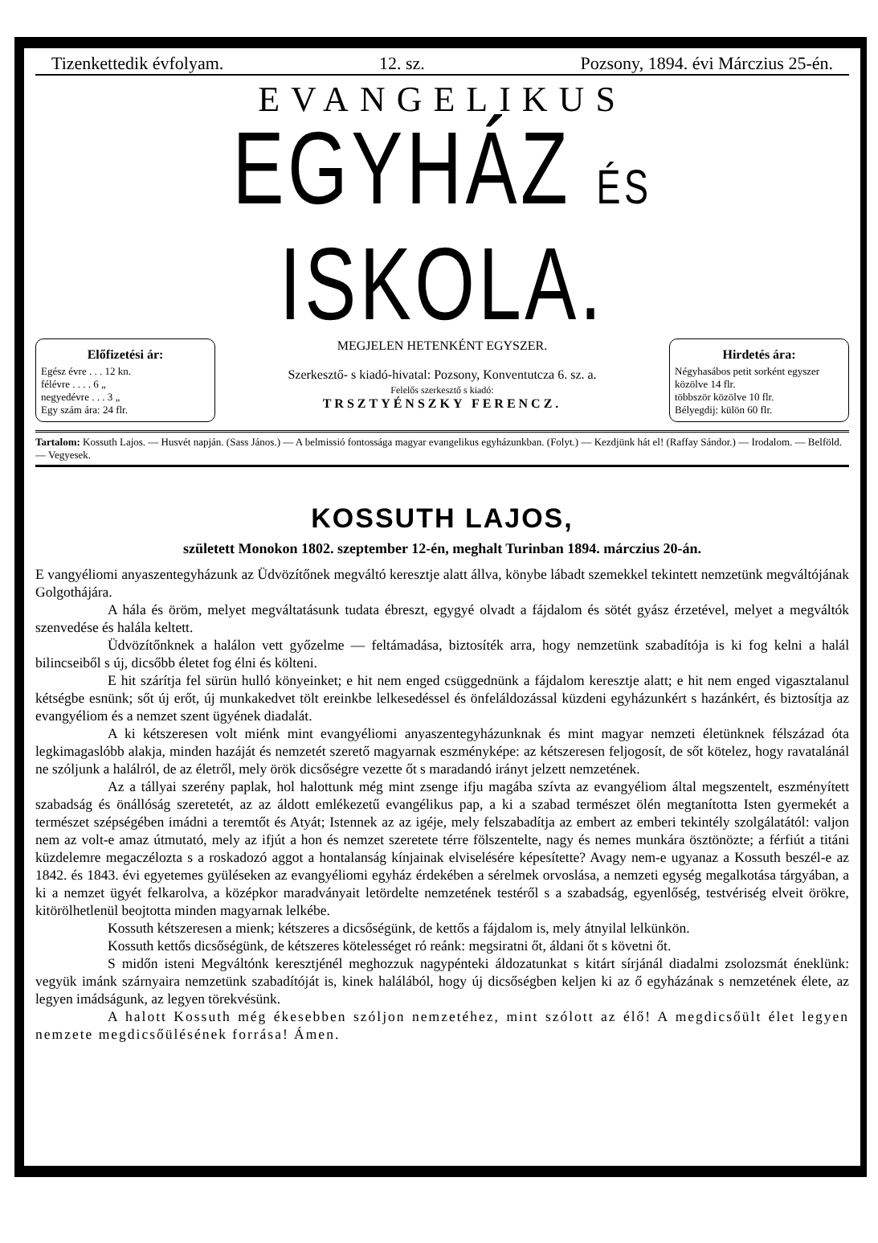Tizenkettedik évfolyam. 12. sz. Pozsony, 1894. évi Márczius 25-én.
EVANGELIKUS
EGYHÁZ ÉS ISKOLA.
Előfizetési ár:
Egész évre . . . 12 kn.
félévre . . . . 6 „
negyedévre . . . 3 „
Egy szám ára: 24 flr.
MEGJELEN HETENKÉNT EGYSZER.
Szerkesztő- s kiadó-hivatal: Pozsony, Konventutcza 6. sz. a.
Felelős szerkesztő s kiadó:
TRSZTYÉNSZKY FERENCZ.
Hirdetés ára:
Négyhasábos petit sorként egyszer közölve 14 flr.
többször közölve 10 flr.
Bélyegdij: külön 60 flr.
Tartalom: Kossuth Lajos. — Husvét napján. (Sass János.) — A belmissió fontossága magyar evangelikus egyházunkban. (Folyt.) — Kezdjünk hát el! (Raffay Sándor.) — Irodalom. — Belföld. — Vegyesek.
KOSSUTH LAJOS,
született Monokon 1802. szeptember 12-én, meghalt Turinban 1894. márczius 20-án.
E vangyéliomi anyaszentegyházunk az Üdvözítőnek megváltó keresztje alatt állva, könybe lábadt szemekkel tekintett nemzetünk megváltójának Golgothájára.
A hála és öröm, melyet megváltatásunk tudata ébreszt, egygyé olvadt a fájdalom és sötét gyász érzetével, melyet a megváltók szenvedése és halála keltett.
Üdvözítőnknek a halálon vett győzelme — feltámadása, biztosíték arra, hogy nemzetünk szabadítója is ki fog kelni a halál bilincseiből s új, dicsőbb életet fog élni és költeni.
E hit szárítja fel sürün hulló könyeinket; e hit nem enged csüggednünk a fájdalom keresztje alatt; e hit nem enged vigasztalanul kétségbe esnünk; sőt új erőt, új munkakedvet tölt ereinkbe lelkesedéssel és önfeláldozással küzdeni egyházunkért s hazánkért, és biztosítja az evangyéliom és a nemzet szent ügyének diadalát.
A ki kétszeresen volt miénk mint evangyéliomi anyaszentegyházunknak és mint magyar nemzeti életünknek félszázad óta legkimagaslóbb alakja, minden hazáját és nemzetét szerető magyarnak eszményképe: az kétszeresen feljogosít, de sőt kötelez, hogy ravatalánál ne szóljunk a halálról, de az életről, mely örök dicsőségre vezette őt s maradandó irányt jelzett nemzetének.
Az a tállyai szerény paplak, hol halottunk még mint zsenge ifju magába szívta az evangyéliom által megszentelt, eszményített szabadság és önállóság szeretetét, az az áldott emlékezetű evangélikus pap, a ki a szabad természet ölén megtanította Isten gyermekét a természet szépségében imádni a teremtőt és Atyát; Istennek az az igéje, mely felszabadítja az embert az emberi tekintély szolgálatától: valjon nem az volt-e amaz útmutató, mely az ifjút a hon és nemzet szeretete térre fölszentelte, nagy és nemes munkára ösztönözte; a férfiút a titáni küzdelemre megaczélozta s a roskadozó aggot a hontalanság kínjainak elviselésére képesítette? Avagy nem-e ugyanaz a Kossuth beszél-e az 1842. és 1843. évi egyetemes gyüléseken az evangyéliomi egyház érdekében a sérelmek orvoslása, a nemzeti egység megalkotása tárgyában, a ki a nemzet ügyét felkarolva, a középkor maradványait letördelte nemzetének testéről s a szabadság, egyenlőség, testvériség elveit örökre, kitörölhetlenül beojtotta minden magyarnak lelkébe.
Kossuth kétszeresen a mienk; kétszeres a dicsőségünk, de kettős a fájdalom is, mely átnyilal lelkünkön.
Kossuth kettős dicsőségünk, de kétszeres kötelességet ró reánk: megsiratni őt, áldani őt s követni őt.
S midőn isteni Megváltónk keresztjénél meghozzuk nagypénteki áldozatunkat s kitárt sírjánál diadalmi zsolozsmát éneklünk: vegyük imánk szárnyaira nemzetünk szabadítóját is, kinek halálából, hogy új dicsőségben keljen ki az ő egyházának s nemzetének élete, az legyen imádságunk, az legyen törekvésünk.
A halott Kossuth még ékesebben szóljon nemzetéhez, mint szólott az élő! A megdicsőült élet legyen nemzete megdicsőülésének forrása! Ámen.